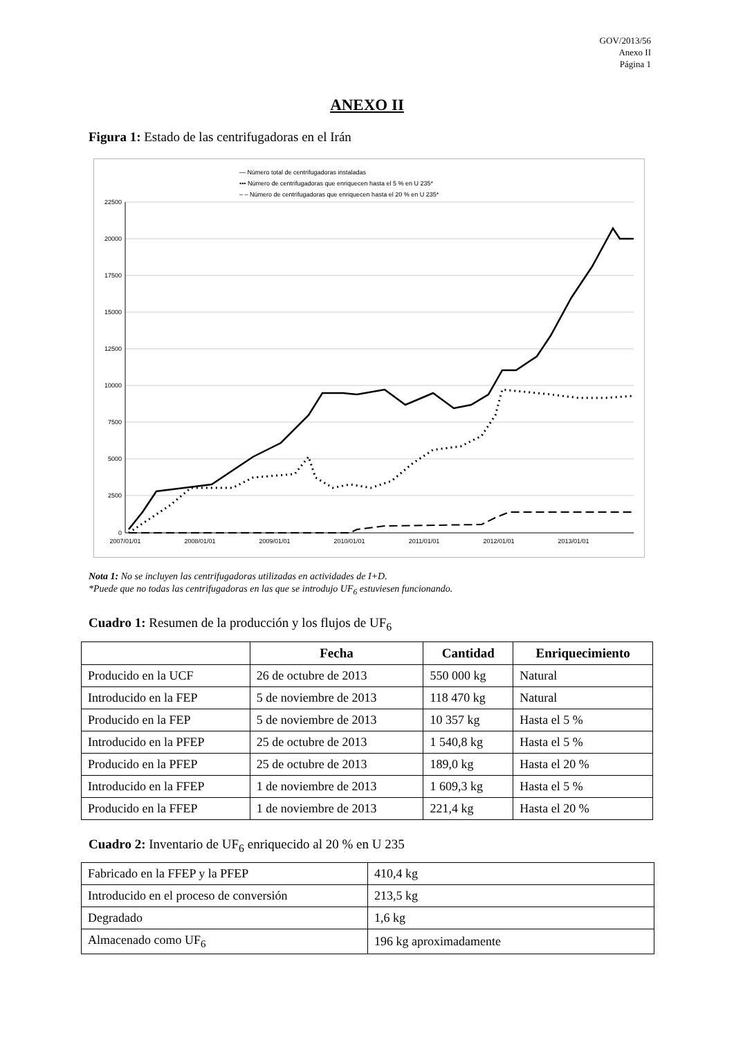GOV/2013/56
Anexo II
Página 1
ANEXO II
Figura 1: Estado de las centrifugadoras en el Irán
— Número total de centrifugadoras instaladas
••• Número de centrifugadoras que enriquecen hasta el 5 % en U 235*
– – Número de centrifugadoras que enriquecen hasta el 20 % en U 235*
22500
20000
17500
15000
12500
10000
7500
5000
2500
0
2007/01/01
2008/01/01
2009/01/01
2010/01/01
2011/01/01
2012/01/01
2013/01/01
Nota 1: No se incluyen las centrifugadoras utilizadas en actividades de I+D.
*Puede que no todas las centrifugadoras en las que se introdujo UF<sub>6</sub> estuviesen funcionando.
Cuadro 1: Resumen de la producción y los flujos de UF<sub>6</sub>
| | Fecha | Cantidad | Enriquecimiento |
| --- | --- | --- | --- |
| Producido en la UCF | 26 de octubre de 2013 | 550 000 kg | Natural |
| Introducido en la FEP | 5 de noviembre de 2013 | 118 470 kg | Natural |
| Producido en la FEP | 5 de noviembre de 2013 | 10 357 kg | Hasta el 5 % |
| Introducido en la PFEP | 25 de octubre de 2013 | 1 540,8 kg | Hasta el 5 % |
| Producido en la PFEP | 25 de octubre de 2013 | 189,0 kg | Hasta el 20 % |
| Introducido en la FFEP | 1 de noviembre de 2013 | 1 609,3 kg | Hasta el 5 % |
| Producido en la FFEP | 1 de noviembre de 2013 | 221,4 kg | Hasta el 20 % |
Cuadro 2: Inventario de UF<sub>6</sub> enriquecido al 20 % en U 235
| Fabricado en la FFEP y la PFEP | 410,4 kg |
| Introducido en el proceso de conversión | 213,5 kg |
| Degradado | 1,6 kg |
| Almacenado como UF<sub>6</sub> | 196 kg aproximadamente |